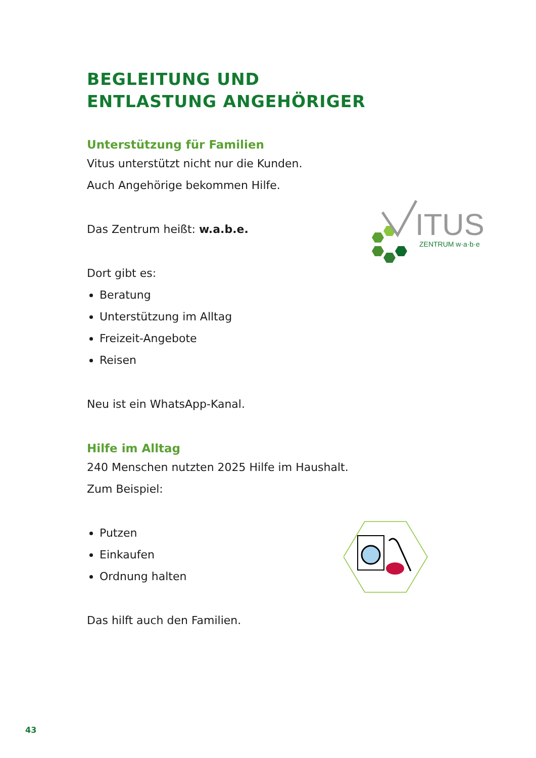BEGLEITUNG UND
ENTLASTUNG ANGEHÖRIGER
Unterstützung für Familien
Vitus unterstützt nicht nur die Kunden.
Auch Angehörige bekommen Hilfe.
Das Zentrum heißt: w.a.b.e.
Dort gibt es:
Beratung
Unterstützung im Alltag
Freizeit-Angebote
Reisen
Neu ist ein WhatsApp-Kanal.
Hilfe im Alltag
240 Menschen nutzten 2025 Hilfe im Haushalt.
Zum Beispiel:
Putzen
Einkaufen
Ordnung halten
Das hilft auch den Familien.
ITUS
ZENTRUM w·a·b·e
43